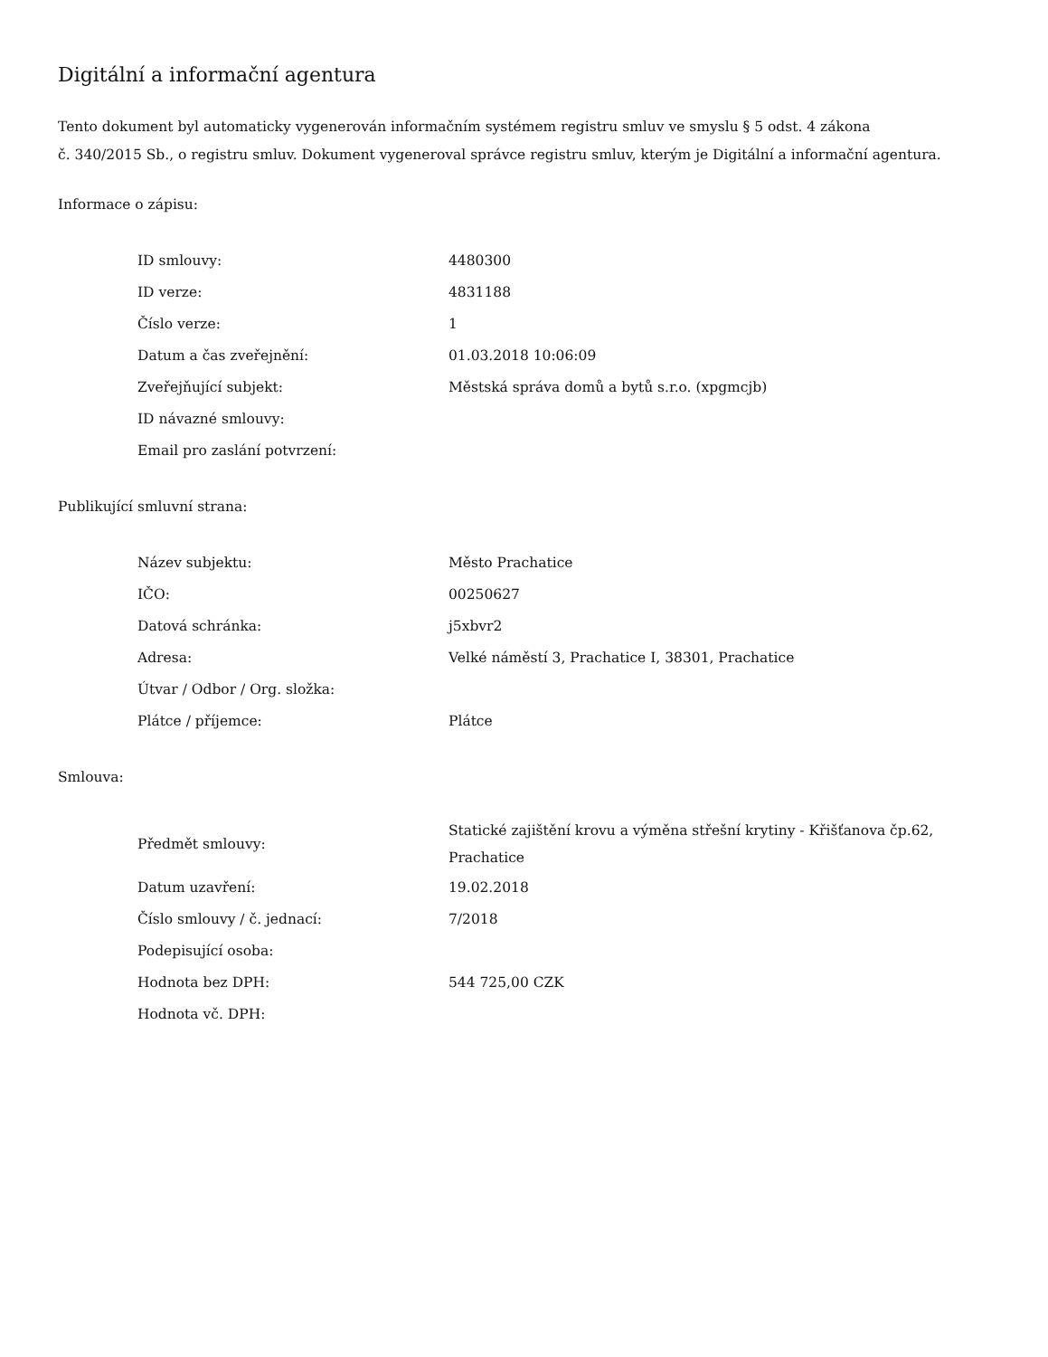Digitální a informační agentura
Tento dokument byl automaticky vygenerován informačním systémem registru smluv ve smyslu § 5 odst. 4 zákona
č. 340/2015 Sb., o registru smluv. Dokument vygeneroval správce registru smluv, kterým je Digitální a informační agentura.
Informace o zápisu:
| ID smlouvy: | 4480300 |
| ID verze: | 4831188 |
| Číslo verze: | 1 |
| Datum a čas zveřejnění: | 01.03.2018 10:06:09 |
| Zveřejňující subjekt: | Městská správa domů a bytů s.r.o. (xpgmcjb) |
| ID návazné smlouvy: | |
| Email pro zaslání potvrzení: | |
Publikující smluvní strana:
| Název subjektu: | Město Prachatice |
| IČO: | 00250627 |
| Datová schránka: | j5xbvr2 |
| Adresa: | Velké náměstí 3, Prachatice I, 38301, Prachatice |
| Útvar / Odbor / Org. složka: | |
| Plátce / příjemce: | Plátce |
Smlouva:
| Předmět smlouvy: | Statické zajištění krovu a výměna střešní krytiny - Křišťanova čp.62, Prachatice |
| Datum uzavření: | 19.02.2018 |
| Číslo smlouvy / č. jednací: | 7/2018 |
| Podepisující osoba: | |
| Hodnota bez DPH: | 544 725,00 CZK |
| Hodnota vč. DPH: | |